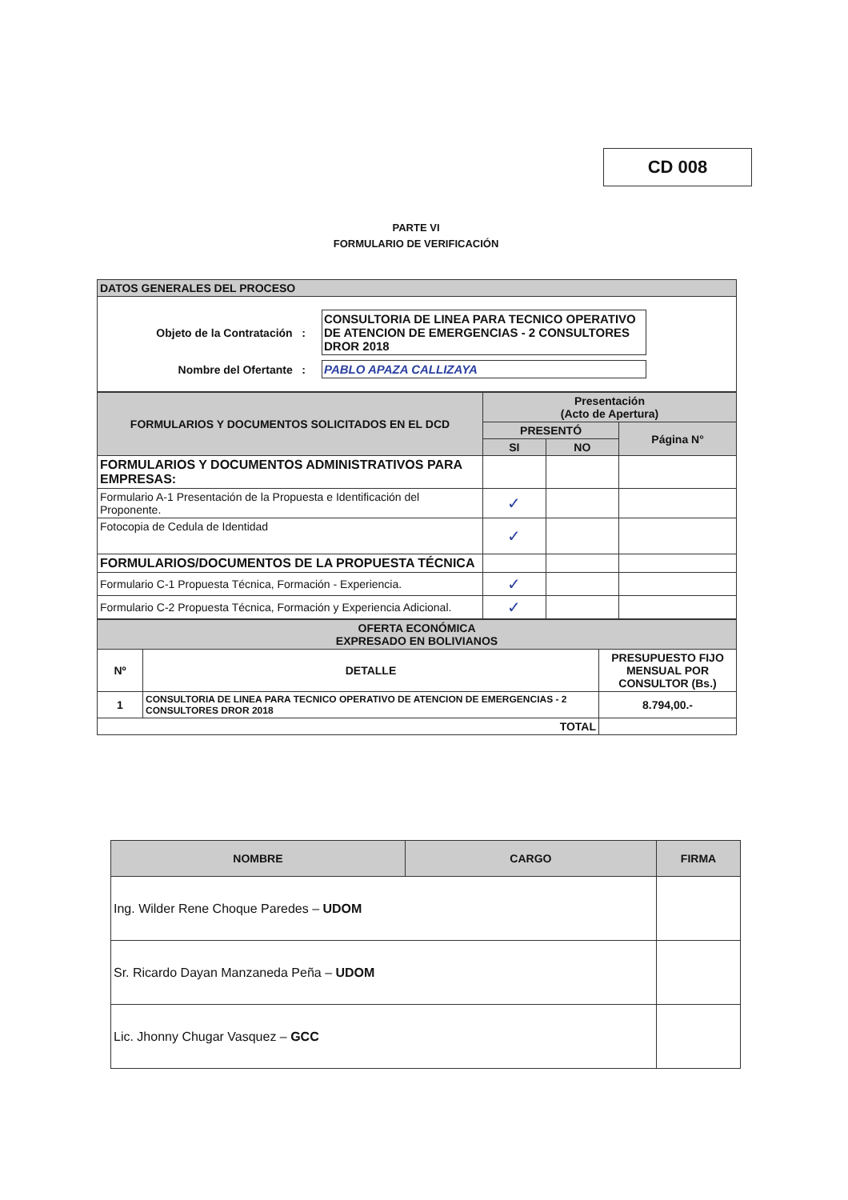CD 008
PARTE VI
FORMULARIO DE VERIFICACIÓN
| DATOS GENERALES DEL PROCESO |
Objeto de la Contratación :
CONSULTORIA DE LINEA PARA TECNICO OPERATIVO DE ATENCION DE EMERGENCIAS - 2 CONSULTORES DROR 2018
Nombre del Ofertante : PABLO APAZA CALLIZAYA
| FORMULARIOS Y DOCUMENTOS SOLICITADOS EN EL DCD | Presentación (Acto de Apertura) | | |
| --- | --- | --- | --- |
| | PRESENTÓ | | Página N° |
| | SI | NO | |
| FORMULARIOS Y DOCUMENTOS ADMINISTRATIVOS PARA EMPRESAS: | | | |
| Formulario A-1 Presentación de la Propuesta e Identificación del Proponente. | ✓ | | |
| Fotocopia de Cedula de Identidad | ✓ | | |
| FORMULARIOS/DOCUMENTOS DE LA PROPUESTA TÉCNICA | | | |
| Formulario C-1 Propuesta Técnica, Formación - Experiencia. | ✓ | | |
| Formulario C-2 Propuesta Técnica, Formación y Experiencia Adicional. | ✓ | | |
| OFERTA ECONÓMICA EXPRESADO EN BOLIVIANOS | | |
| Nº | DETALLE | PRESUPUESTO FIJO MENSUAL POR CONSULTOR (Bs.) |
| 1 | CONSULTORIA DE LINEA PARA TECNICO OPERATIVO DE ATENCION DE EMERGENCIAS - 2 CONSULTORES DROR 2018 | 8.794,00.- |
| TOTAL | | |
| NOMBRE | CARGO | FIRMA |
| --- | --- | --- |
| Ing. Wilder Rene Choque Paredes – UDOM | | |
| Sr. Ricardo Dayan Manzaneda Peña – UDOM | | |
| Lic. Jhonny Chugar Vasquez – GCC | | |